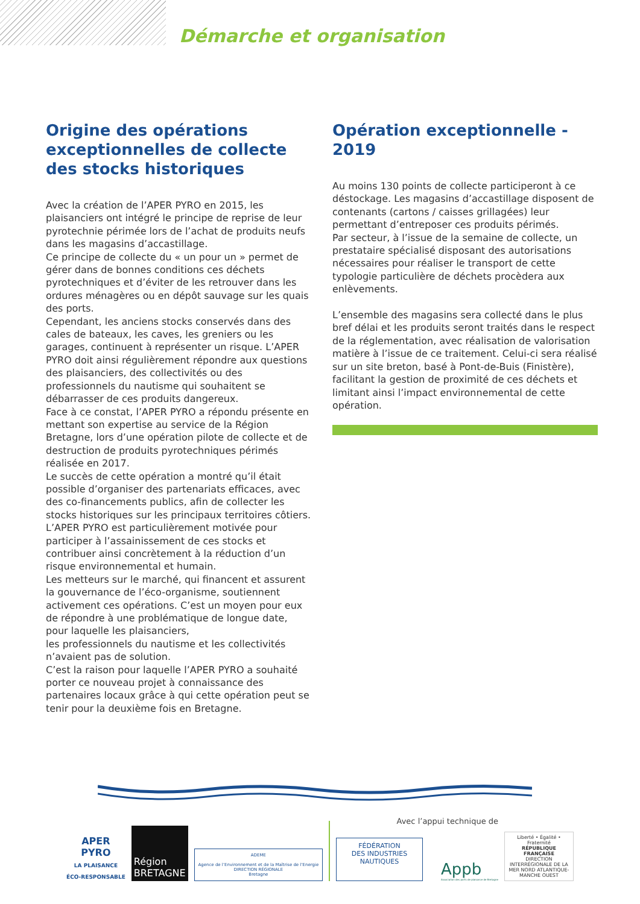Démarche et organisation
Origine des opérations exceptionnelles de collecte des stocks historiques
Avec la création de l’APER PYRO en 2015, les plaisanciers ont intégré le principe de reprise de leur pyrotechnie périmée lors de l’achat de produits neufs dans les magasins d’accastillage.
Ce principe de collecte du « un pour un » permet de gérer dans de bonnes conditions ces déchets pyrotechniques et d’éviter de les retrouver dans les ordures ménagères ou en dépôt sauvage sur les quais des ports.
Cependant, les anciens stocks conservés dans des cales de bateaux, les caves, les greniers ou les garages, continuent à représenter un risque. L’APER PYRO doit ainsi régulièrement répondre aux questions des plaisanciers, des collectivités ou des professionnels du nautisme qui souhaitent se débarrasser de ces produits dangereux.
Face à ce constat, l’APER PYRO a répondu présente en mettant son expertise au service de la Région Bretagne, lors d’une opération pilote de collecte et de destruction de produits pyrotechniques périmés réalisée en 2017.
Le succès de cette opération a montré qu’il était possible d’organiser des partenariats efficaces, avec des co-financements publics, afin de collecter les stocks historiques sur les principaux territoires côtiers.
L’APER PYRO est particulièrement motivée pour participer à l’assainissement de ces stocks et contribuer ainsi concrètement à la réduction d’un risque environnemental et humain.
Les metteurs sur le marché, qui financent et assurent la gouvernance de l’éco-organisme, soutiennent activement ces opérations. C’est un moyen pour eux de répondre à une problématique de longue date, pour laquelle les plaisanciers,
les professionnels du nautisme et les collectivités n’avaient pas de solution.
C’est la raison pour laquelle l’APER PYRO a souhaité porter ce nouveau projet à connaissance des partenaires locaux grâce à qui cette opération peut se tenir pour la deuxième fois en Bretagne.
Opération exceptionnelle - 2019
Au moins 130 points de collecte participeront à ce déstockage. Les magasins d’accastillage disposent de contenants (cartons / caisses grillagées) leur permettant d’entreposer ces produits périmés.
Par secteur, à l’issue de la semaine de collecte, un prestataire spécialisé disposant des autorisations nécessaires pour réaliser le transport de cette typologie particulière de déchets procèdera aux enlèvements.
L’ensemble des magasins sera collecté dans le plus bref délai et les produits seront traités dans le respect de la réglementation, avec réalisation de valorisation matière à l’issue de ce traitement. Celui-ci sera réalisé sur un site breton, basé à Pont-de-Buis (Finistère), facilitant la gestion de proximité de ces déchets et limitant ainsi l’impact environnemental de cette opération.
APER
PYRO
LA PLAISANCE
ÉCO-RESPONSABLE
Région
BRETAGNE
ADEME
Agence de l’Environnement et de la Maîtrise de l’Energie
DIRECTION RÉGIONALE
Bretagne
Avec l’appui technique de
FÉDÉRATION
DES INDUSTRIES
NAUTIQUES
Appb
Association des ports de plaisance de Bretagne
Liberté • Égalité • Fraternité
RÉPUBLIQUE FRANÇAISE
DIRECTION INTERRÉGIONALE DE LA MER NORD ATLANTIQUE-MANCHE OUEST